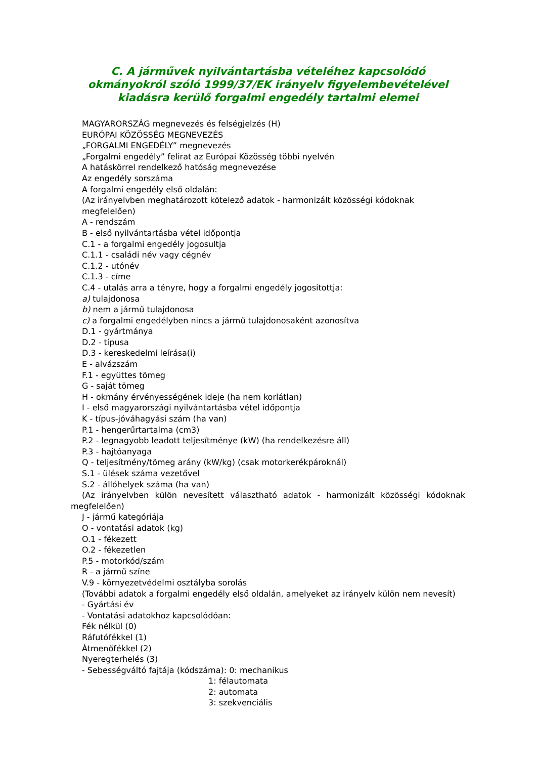C. A járművek nyilvántartásba vételéhez kapcsolódó okmányokról szóló 1999/37/EK irányelv figyelembevételével kiadásra kerülő forgalmi engedély tartalmi elemei
MAGYARORSZÁG megnevezés és felségjelzés (H)
EURÓPAI KÖZÖSSÉG MEGNEVEZÉS
„FORGALMI ENGEDÉLY” megnevezés
„Forgalmi engedély” felirat az Európai Közösség többi nyelvén
A hatáskörrel rendelkező hatóság megnevezése
Az engedély sorszáma
A forgalmi engedély első oldalán:
(Az irányelvben meghatározott kötelező adatok - harmonizált közösségi kódoknak megfelelően)
A - rendszám
B - első nyilvántartásba vétel időpontja
C.1 - a forgalmi engedély jogosultja
C.1.1 - családi név vagy cégnév
C.1.2 - utónév
C.1.3 - címe
C.4 - utalás arra a tényre, hogy a forgalmi engedély jogosítottja:
a) tulajdonosa
b) nem a jármű tulajdonosa
c) a forgalmi engedélyben nincs a jármű tulajdonosaként azonosítva
D.1 - gyártmánya
D.2 - típusa
D.3 - kereskedelmi leírása(i)
E - alvázszám
F.1 - együttes tömeg
G - saját tömeg
H - okmány érvényességének ideje (ha nem korlátlan)
I - első magyarországi nyilvántartásba vétel időpontja
K - típus-jóváhagyási szám (ha van)
P.1 - hengerűrtartalma (cm3)
P.2 - legnagyobb leadott teljesítménye (kW) (ha rendelkezésre áll)
P.3 - hajtóanyaga
Q - teljesítmény/tömeg arány (kW/kg) (csak motorkerékpároknál)
S.1 - ülések száma vezetővel
S.2 - állóhelyek száma (ha van)
(Az irányelvben külön nevesített választható adatok - harmonizált közösségi kódoknak megfelelően)
J - jármű kategóriája
O - vontatási adatok (kg)
O.1 - fékezett
O.2 - fékezetlen
P.5 - motorkód/szám
R - a jármű színe
V.9 - környezetvédelmi osztályba sorolás
(További adatok a forgalmi engedély első oldalán, amelyeket az irányelv külön nem nevesít)
- Gyártási év
- Vontatási adatokhoz kapcsolódóan:
Fék nélkül (0)
Ráfutófékkel (1)
Átmenőfékkel (2)
Nyeregterhelés (3)
- Sebességváltó fajtája (kódszáma): 0: mechanikus
1: félautomata
2: automata
3: szekvenciális